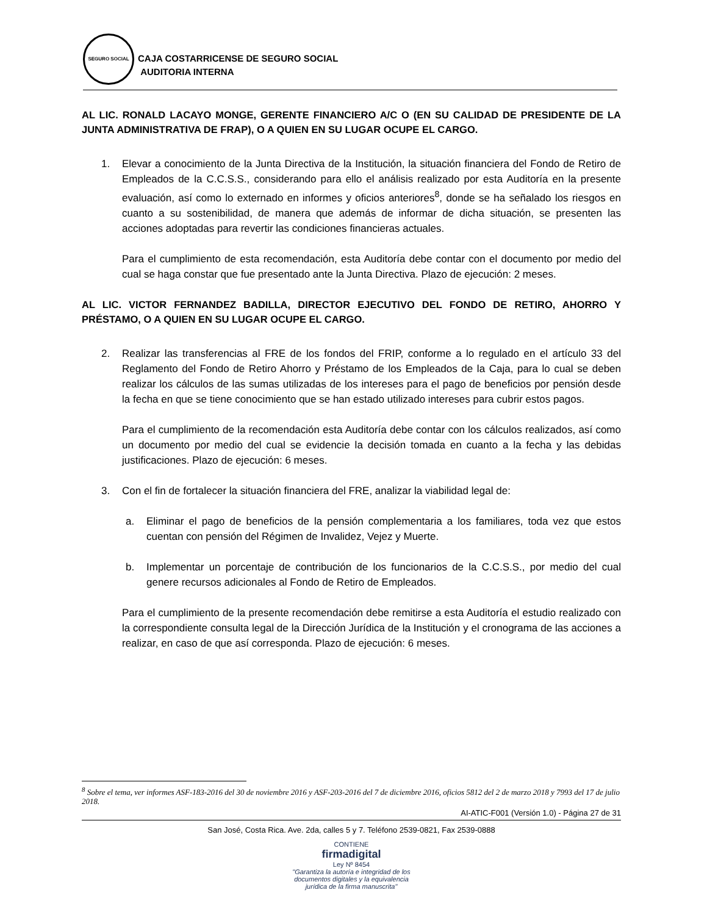SEGURO SOCIAL
CAJA COSTARRICENSE DE SEGURO SOCIAL
AUDITORIA INTERNA
AL LIC. RONALD LACAYO MONGE, GERENTE FINANCIERO A/C O (EN SU CALIDAD DE PRESIDENTE DE LA JUNTA ADMINISTRATIVA DE FRAP), O A QUIEN EN SU LUGAR OCUPE EL CARGO.
1. Elevar a conocimiento de la Junta Directiva de la Institución, la situación financiera del Fondo de Retiro de Empleados de la C.C.S.S., considerando para ello el análisis realizado por esta Auditoría en la presente evaluación, así como lo externado en informes y oficios anteriores<sup>8</sup>, donde se ha señalado los riesgos en cuanto a su sostenibilidad, de manera que además de informar de dicha situación, se presenten las acciones adoptadas para revertir las condiciones financieras actuales.
Para el cumplimiento de esta recomendación, esta Auditoría debe contar con el documento por medio del cual se haga constar que fue presentado ante la Junta Directiva. Plazo de ejecución: 2 meses.
AL LIC. VICTOR FERNANDEZ BADILLA, DIRECTOR EJECUTIVO DEL FONDO DE RETIRO, AHORRO Y PRÉSTAMO, O A QUIEN EN SU LUGAR OCUPE EL CARGO.
2. Realizar las transferencias al FRE de los fondos del FRIP, conforme a lo regulado en el artículo 33 del Reglamento del Fondo de Retiro Ahorro y Préstamo de los Empleados de la Caja, para lo cual se deben realizar los cálculos de las sumas utilizadas de los intereses para el pago de beneficios por pensión desde la fecha en que se tiene conocimiento que se han estado utilizado intereses para cubrir estos pagos.
Para el cumplimiento de la recomendación esta Auditoría debe contar con los cálculos realizados, así como un documento por medio del cual se evidencie la decisión tomada en cuanto a la fecha y las debidas justificaciones. Plazo de ejecución: 6 meses.
3. Con el fin de fortalecer la situación financiera del FRE, analizar la viabilidad legal de:
a. Eliminar el pago de beneficios de la pensión complementaria a los familiares, toda vez que estos cuentan con pensión del Régimen de Invalidez, Vejez y Muerte.
b. Implementar un porcentaje de contribución de los funcionarios de la C.C.S.S., por medio del cual genere recursos adicionales al Fondo de Retiro de Empleados.
Para el cumplimiento de la presente recomendación debe remitirse a esta Auditoría el estudio realizado con la correspondiente consulta legal de la Dirección Jurídica de la Institución y el cronograma de las acciones a realizar, en caso de que así corresponda. Plazo de ejecución: 6 meses.
<sup>8</sup> Sobre el tema, ver informes ASF-183-2016 del 30 de noviembre 2016 y ASF-203-2016 del 7 de diciembre 2016, oficios 5812 del 2 de marzo 2018 y 7993 del 17 de julio 2018.
AI-ATIC-F001 (Versión 1.0) - Página 27 de 31
San José, Costa Rica. Ave. 2da, calles 5 y 7. Teléfono 2539-0821, Fax 2539-0888
CONTIENE
firmadigital
Ley Nº 8454
"Garantiza la autoría e integridad de los
documentos digitales y la equivalencia
jurídica de la firma manuscrita"